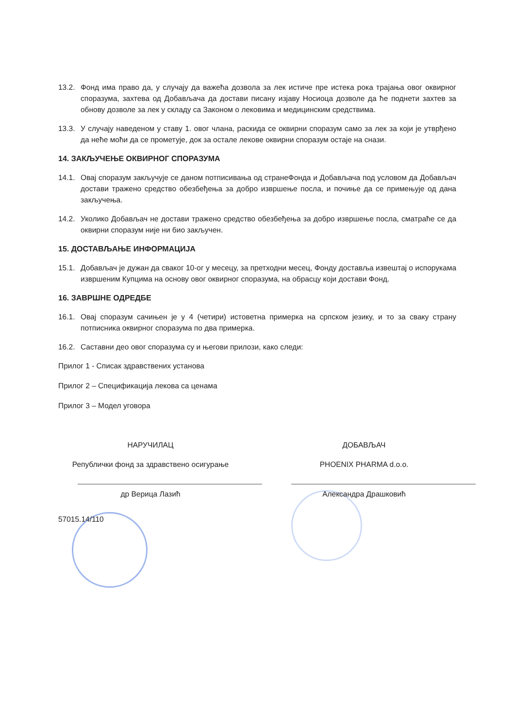13.2. Фонд има право да, у случају да важећа дозвола за лек истиче пре истека рока трајања овог оквирног споразума, захтева од Добављача да достави писану изјаву Носиоца дозволе да ће поднети захтев за обнову дозволе за лек у складу са Законом о лековима и медицинским средствима.
13.3. У случају наведеном у ставу 1. овог члана, раскида се оквирни споразум само за лек за који је утврђено да неће моћи да се прометује, док за остале лекове оквирни споразум остаје на снази.
14. ЗАКЉУЧЕЊЕ ОКВИРНОГ СПОРАЗУМА
14.1. Овај споразум закључује се даном потписивања од странеФонда и Добављача под условом да Добављач достави тражено средство обезбеђења за добро извршење посла, и почиње да се примењује од дана закључења.
14.2. Уколико Добављач не достави тражено средство обезбеђења за добро извршење посла, сматраће се да оквирни споразум није ни био закључен.
15. ДОСТАВЉАЊЕ ИНФОРМАЦИЈА
15.1. Добављач је дужан да сваког 10-ог у месецу, за претходни месец, Фонду доставља извештај о испорукама извршеним Купцима на основу овог оквирног споразума, на обрасцу који достави Фонд.
16. ЗАВРШНЕ ОДРЕДБЕ
16.1. Овај споразум сачињен је у 4 (четири) истоветна примерка на српском језику, и то за сваку страну потписника оквирног споразума по два примерка.
16.2. Саставни део овог споразума су и његови прилози, како следи:
Прилог 1 - Списак здравствених установа
Прилог 2 – Спецификација лекова са ценама
Прилог 3 – Модел уговора
НАРУЧИЛАЦ
Републички фонд за здравствено осигурање
др Верица Лазић
ДОБАВЉАЧ
PHOENIX PHARMA d.o.o.
Александра Драшковић
57015.14/110